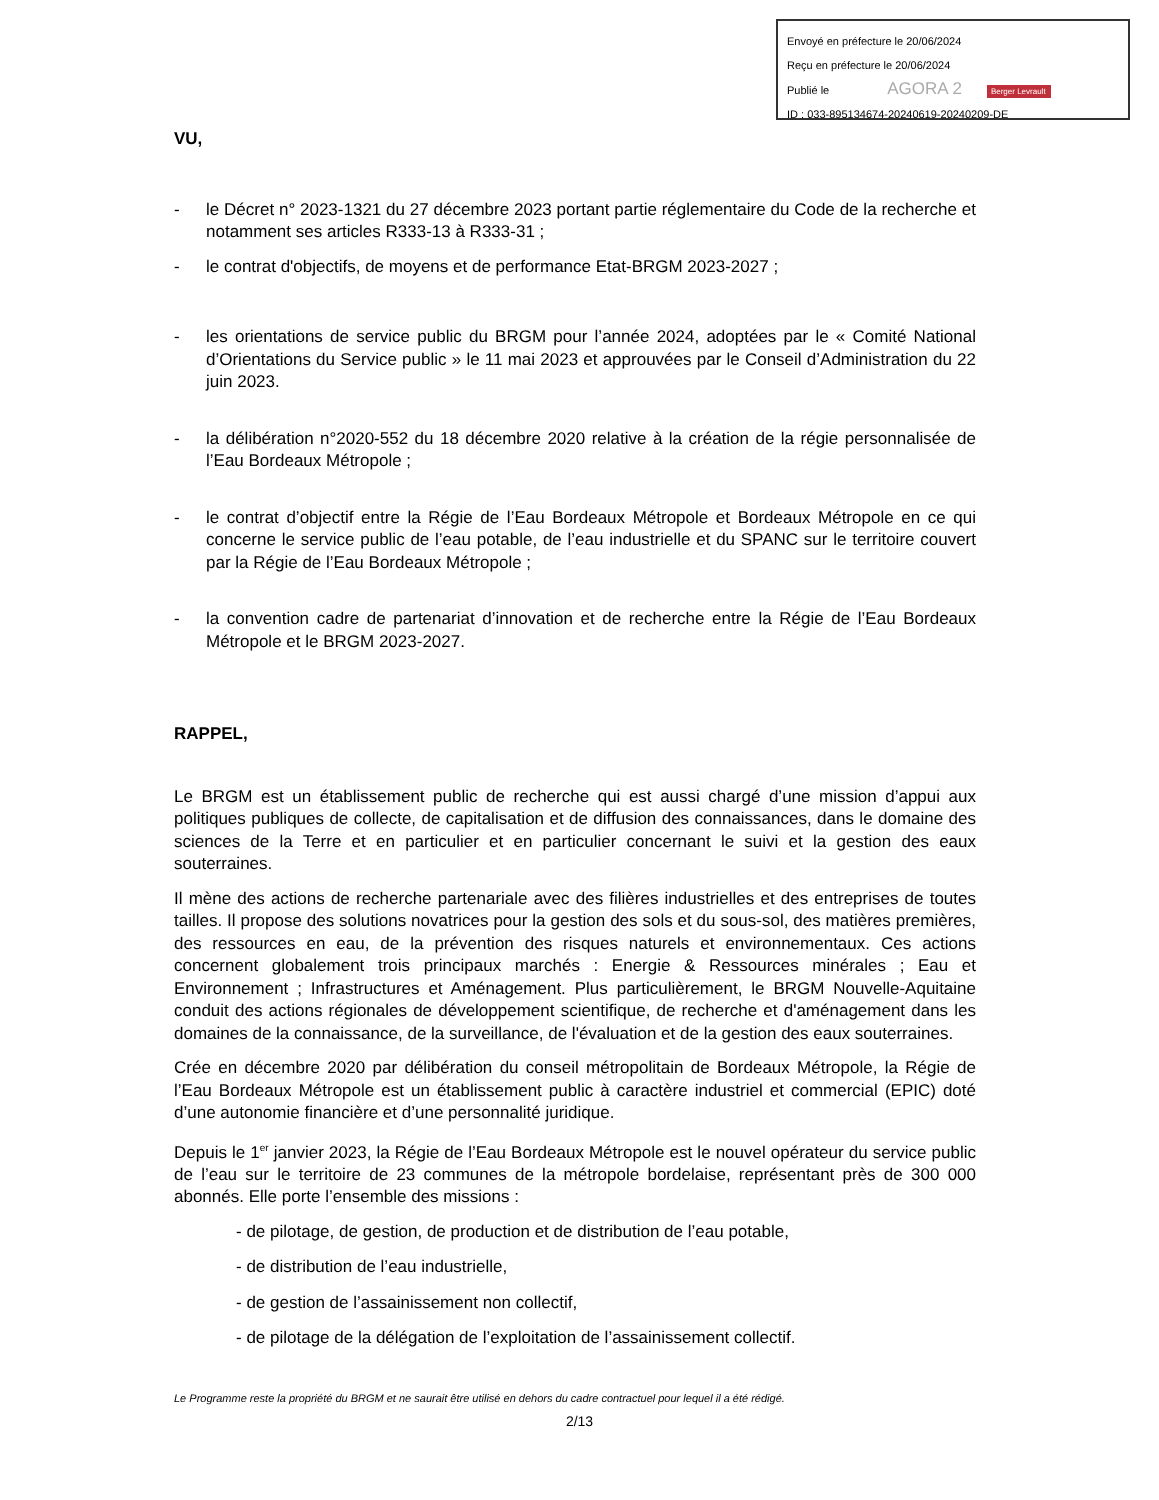Envoyé en préfecture le 20/06/2024
Reçu en préfecture le 20/06/2024
Publié le AGORA 2 Berger Levrault
ID : 033-895134674-20240619-20240209-DE
VU,
- le Décret n° 2023-1321 du 27 décembre 2023 portant partie réglementaire du Code de la recherche et notamment ses articles R333-13 à R333-31 ;
- le contrat d'objectifs, de moyens et de performance Etat-BRGM 2023-2027 ;
- les orientations de service public du BRGM pour l’année 2024, adoptées par le « Comité National d’Orientations du Service public » le 11 mai 2023 et approuvées par le Conseil d’Administration du 22 juin 2023.
- la délibération n°2020-552 du 18 décembre 2020 relative à la création de la régie personnalisée de l’Eau Bordeaux Métropole ;
- le contrat d’objectif entre la Régie de l’Eau Bordeaux Métropole et Bordeaux Métropole en ce qui concerne le service public de l’eau potable, de l’eau industrielle et du SPANC sur le territoire couvert par la Régie de l’Eau Bordeaux Métropole ;
- la convention cadre de partenariat d’innovation et de recherche entre la Régie de l’Eau Bordeaux Métropole et le BRGM 2023-2027.
RAPPEL,
Le BRGM est un établissement public de recherche qui est aussi chargé d’une mission d’appui aux politiques publiques de collecte, de capitalisation et de diffusion des connaissances, dans le domaine des sciences de la Terre et en particulier et en particulier concernant le suivi et la gestion des eaux souterraines.
Il mène des actions de recherche partenariale avec des filières industrielles et des entreprises de toutes tailles. Il propose des solutions novatrices pour la gestion des sols et du sous-sol, des matières premières, des ressources en eau, de la prévention des risques naturels et environnementaux. Ces actions concernent globalement trois principaux marchés : Energie & Ressources minérales ; Eau et Environnement ; Infrastructures et Aménagement. Plus particulièrement, le BRGM Nouvelle-Aquitaine conduit des actions régionales de développement scientifique, de recherche et d'aménagement dans les domaines de la connaissance, de la surveillance, de l'évaluation et de la gestion des eaux souterraines.
Crée en décembre 2020 par délibération du conseil métropolitain de Bordeaux Métropole, la Régie de l’Eau Bordeaux Métropole est un établissement public à caractère industriel et commercial (EPIC) doté d’une autonomie financière et d’une personnalité juridique.
Depuis le 1<sup>er</sup> janvier 2023, la Régie de l’Eau Bordeaux Métropole est le nouvel opérateur du service public de l’eau sur le territoire de 23 communes de la métropole bordelaise, représentant près de 300 000 abonnés. Elle porte l’ensemble des missions :
- de pilotage, de gestion, de production et de distribution de l’eau potable,
- de distribution de l’eau industrielle,
- de gestion de l’assainissement non collectif,
- de pilotage de la délégation de l’exploitation de l’assainissement collectif.
Le Programme reste la propriété du BRGM et ne saurait être utilisé en dehors du cadre contractuel pour lequel il a été rédigé.
2/13